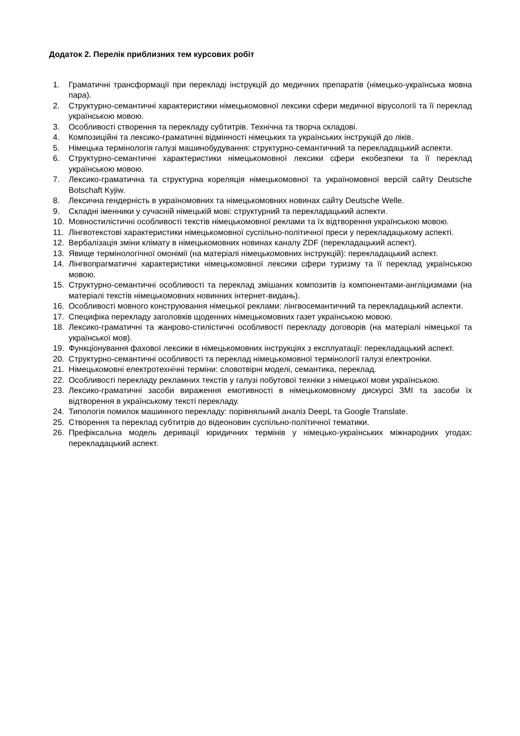Додаток 2. Перелік приблизних тем курсових робіт
1. Граматичні трансформації при перекладі інструкцій до медичних препаратів (німецько-українська мовна пара).
2. Структурно-семантичні характеристики німецькомовної лексики сфери медичної вірусології та її переклад українською мовою.
3. Особливості створення та перекладу субтитрів. Технічна та творча складові.
4. Композиційні та лексико-граматичні відмінності німецьких та українських інструкцій до ліків.
5. Німецька термінологія галузі машинобудування: структурно-семантичний та перекладацький аспекти.
6. Структурно-семантичні характеристики німецькомовної лексики сфери екобезпеки та її переклад українською мовою.
7. Лексико-граматична та структурна кореляція німецькомовної та україномовної версій сайту Deutsche Botschaft Kyjiw.
8. Лексична гендерність в україномовних та німецькомовних новинах сайту Deutsche Welle.
9. Складні іменники у сучасній німецькій мові: структурний та перекладацький аспекти.
10. Мовностилістичні особливості текстів німецькомовної реклами та їх відтворення українською мовою.
11. Лінгвотекстові характеристики німецькомовної суспільно-політичної преси у перекладацькому аспекті.
12. Вербалізація зміни клімату в німецькомовних новинах каналу ZDF (перекладацький аспект).
13. Явище термінологічної омонімії (на матеріалі німецькомовних інструкцій): перекладацький аспект.
14. Лінгвопрагматичні характеристики німецькомовної лексики сфери туризму та її переклад українською мовою.
15. Структурно-семантичні особливості та переклад змішаних композитів із компонентами-англіцизмами (на матеріалі текстів німецькомовних новинних інтернет-видань).
16. Особливості мовного конструювання німецької реклами: лінгвосемантичний та перекладацький аспекти.
17. Специфіка перекладу заголовків щоденних німецькомовних газет українською мовою.
18. Лексико-граматичні та жанрово-стилістичні особливості перекладу договорів (на матеріалі німецької та української мов).
19. Функціонування фахової лексики в німецькомовних інструкціях з експлуатації: перекладацький аспект.
20. Структурно-семантичні особливості та переклад німецькомовної термінології галузі електроніки.
21. Німецькомовні електротехнічні терміни: словотвірні моделі, семантика, переклад.
22. Особливості перекладу рекламних текстів у галузі побутової техніки з німецької мови українською.
23. Лексико-граматичні засоби вираження емотивності в німецькомовному дискурсі ЗМІ та засоби їх відтворення в українському тексті перекладу.
24. Типологія помилок машинного перекладу: порівняльний аналіз DeepL та Google Translate.
25. Створення та переклад субтитрів до відеоновин суспільно-політичної тематики.
26. Префіксальна модель деривації юридичних термінів у німецько-українських міжнародних угодах: перекладацький аспект.